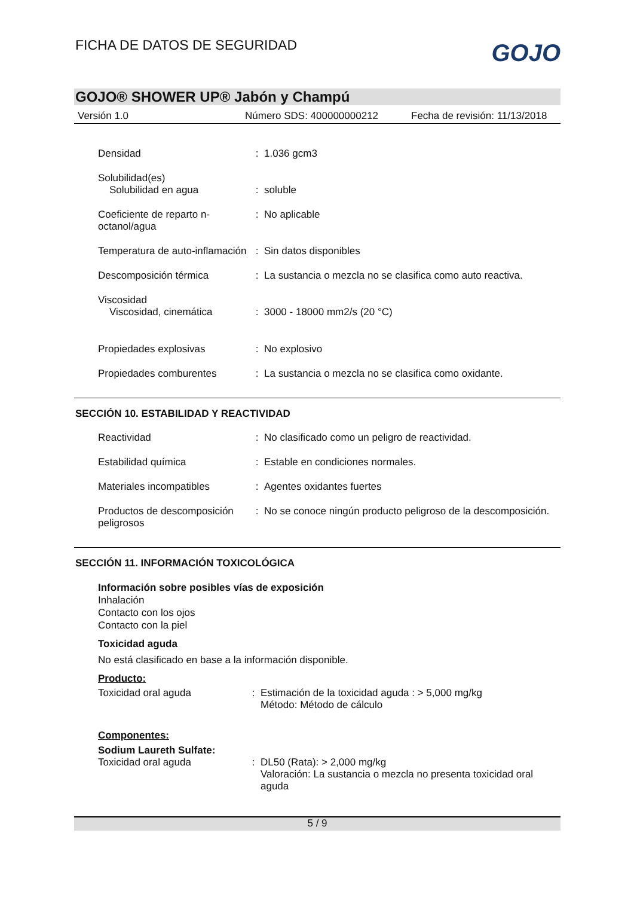FICHA DE DATOS DE SEGURIDAD
GOJO
GOJO® SHOWER UP® Jabón y Champú
Versión 1.0 Número SDS: 400000000212 Fecha de revisión: 11/13/2018
Densidad : 1.036 gcm3
Solubilidad(es)
Solubilidad en agua
:
soluble
Coeficiente de reparto n-octanol/agua
: No aplicable
Temperatura de auto-inflamación
: Sin datos disponibles
Descomposición térmica : La sustancia o mezcla no se clasifica como auto reactiva.
Viscosidad
Viscosidad, cinemática
:
3000 - 18000 mm2/s (20 °C)
Propiedades explosivas : No explosivo
Propiedades comburentes : La sustancia o mezcla no se clasifica como oxidante.
SECCIÓN 10. ESTABILIDAD Y REACTIVIDAD
Reactividad : No clasificado como un peligro de reactividad.
Estabilidad química : Estable en condiciones normales.
Materiales incompatibles : Agentes oxidantes fuertes
Productos de descomposición peligrosos
: No se conoce ningún producto peligroso de la descomposición.
SECCIÓN 11. INFORMACIÓN TOXICOLÓGICA
Información sobre posibles vías de exposición
Inhalación
Contacto con los ojos
Contacto con la piel
Toxicidad aguda
No está clasificado en base a la información disponible.
Producto:
Toxicidad oral aguda : Estimación de la toxicidad aguda : > 5,000 mg/kg
Método: Método de cálculo
Componentes:
Sodium Laureth Sulfate:
Toxicidad oral aguda : DL50 (Rata): > 2,000 mg/kg
Valoración: La sustancia o mezcla no presenta toxicidad oral aguda
5 / 9